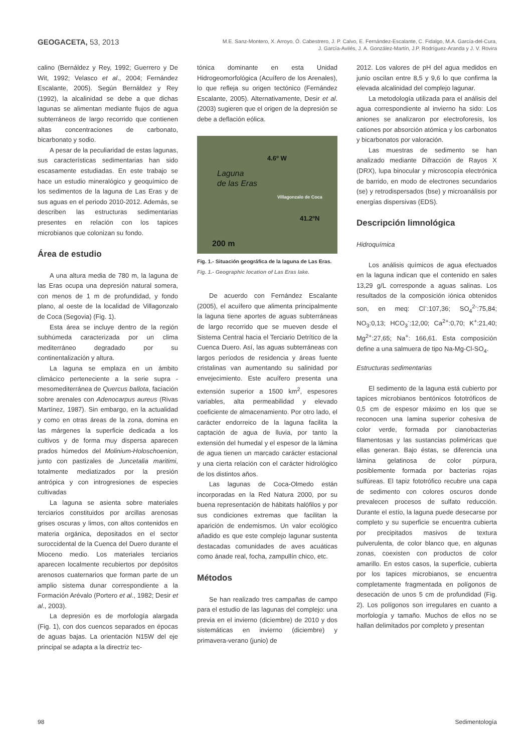GEOGACETA, 53, 2013
M.E. Sanz-Montero, X. Arroyo, Ó. Cabestrero, J. P. Calvo, E. Fernández-Escalante, C. Fidalgo, M.A. García-del-Cura,
J. García-Avilés, J. A. González-Martín, J.P. Rodríguez-Aranda y J. V. Rovira
calino (Bernáldez y Rey, 1992; Guerrero y De Wit, 1992; Velasco et al., 2004; Fernández Escalante, 2005). Según Bernáldez y Rey (1992), la alcalinidad se debe a que dichas lagunas se alimentan mediante flujos de agua subterráneos de largo recorrido que contienen altas concentraciones de carbonato, bicarbonato y sodio.
A pesar de la peculiaridad de estas lagunas, sus características sedimentarias han sido escasamente estudiadas. En este trabajo se hace un estudio mineralógico y geoquímico de los sedimentos de la laguna de Las Eras y de sus aguas en el periodo 2010-2012. Además, se describen las estructuras sedimentarias presentes en relación con los tapices microbianos que colonizan su fondo.
Área de estudio
A una altura media de 780 m, la laguna de las Eras ocupa una depresión natural somera, con menos de 1 m de profundidad, y fondo plano, al oeste de la localidad de Villagonzalo de Coca (Segovia) (Fig. 1).
Esta área se incluye dentro de la región subhúmeda caracterizada por un clima mediterráneo degradado por su continentalización y altura.
La laguna se emplaza en un ámbito climácico perteneciente a la serie supra - mesomediterránea de Quercus ballota, faciación sobre arenales con Adenocarpus aureus (Rivas Martínez, 1987). Sin embargo, en la actualidad y como en otras áreas de la zona, domina en las márgenes la superficie dedicada a los cultivos y de forma muy dispersa aparecen prados húmedos del Molinium-Holoschoenion, junto con pastizales de Juncetalia maritimi, totalmente mediatizados por la presión antrópica y con introgresiones de especies cultivadas
La laguna se asienta sobre materiales terciarios constituidos por arcillas arenosas grises oscuras y limos, con altos contenidos en materia orgánica, depositados en el sector suroccidental de la Cuenca del Duero durante el Mioceno medio. Los materiales terciarios aparecen localmente recubiertos por depósitos arenosos cuaternarios que forman parte de un amplio sistema dunar correspondiente a la Formación Arévalo (Portero et al., 1982; Desir et al., 2003).
La depresión es de morfología alargada (Fig. 1), con dos cuencos separados en épocas de aguas bajas. La orientación N15W del eje principal se adapta a la directriz tec-
tónica dominante en esta Unidad Hidrogeomorfológica (Acuífero de los Arenales), lo que refleja su origen tectónico (Fernández Escalante, 2005). Alternativamente, Desir et al. (2003) sugieren que el origen de la depresión se debe a deflación eólica.
4.6º W
Laguna
de las Eras
Villagonzalo de Coca
41.2ºN
200 m
Fig. 1.- Situación geográfica de la laguna de Las Eras.
Fig. 1.- Geographic location of Las Eras lake.
De acuerdo con Fernández Escalante (2005), el acuífero que alimenta principalmente la laguna tiene aportes de aguas subterráneas de largo recorrido que se mueven desde el Sistema Central hacia el Terciario Detrítico de la Cuenca Duero. Así, las aguas subterráneas con largos períodos de residencia y áreas fuente cristalinas van aumentando su salinidad por envejecimiento. Este acuífero presenta una extensión superior a 1500 km<sup>2</sup>, espesores variables, alta permeabilidad y elevado coeficiente de almacenamiento. Por otro lado, el carácter endorreico de la laguna facilita la captación de agua de lluvia, por tanto la extensión del humedal y el espesor de la lámina de agua tienen un marcado carácter estacional y una cierta relación con el carácter hidrológico de los distintos años.
Las lagunas de Coca-Olmedo están incorporadas en la Red Natura 2000, por su buena representación de hábitats halófilos y por sus condiciones extremas que facilitan la aparición de endemismos. Un valor ecológico añadido es que este complejo lagunar sustenta destacadas comunidades de aves acuáticas como ánade real, focha, zampullín chico, etc.
Métodos
Se han realizado tres campañas de campo para el estudio de las lagunas del complejo: una previa en el invierno (diciembre) de 2010 y dos sistemáticas en invierno (diciembre) y primavera-verano (junio) de
2012. Los valores de pH del agua medidos en junio oscilan entre 8,5 y 9,6 lo que confirma la elevada alcalinidad del complejo lagunar.
La metodología utilizada para el análisis del agua correspondiente al invierno ha sido: Los aniones se analizaron por electroforesis, los cationes por absorción atómica y los carbonatos y bicarbonatos por valoración.
Las muestras de sedimento se han analizado mediante Difracción de Rayos X (DRX), lupa binocular y microscopía electrónica de barrido, en modo de electrones secundarios (se) y retrodispersados (bse) y microanálisis por energías dispersivas (EDS).
Descripción limnológica
Hidroquímica
Los análisis químicos de agua efectuados en la laguna indican que el contenido en sales 13,29 g/L corresponde a aguas salinas. Los resultados de la composición iónica obtenidos son, en meq: Cl<sup>-</sup>:107,36; SO<sub>4</sub><sup>2-</sup>:75,84; NO<sub>3</sub>:0,13; HCO<sub>3</sub><sup>-</sup>:12,00; Ca<sup>2+</sup>:0,70; K<sup>+</sup>:21,40; Mg<sup>2+</sup>:27,65; Na<sup>+</sup>: 166,61. Esta composición define a una salmuera de tipo Na-Mg-Cl-SO<sub>4</sub>.
Estructuras sedimentarias
El sedimento de la laguna está cubierto por tapices microbianos bentónicos fototróficos de 0,5 cm de espesor máximo en los que se reconocen una lamina superior cohesiva de color verde, formada por cianobacterias filamentosas y las sustancias poliméricas que ellas generan. Bajo éstas, se diferencia una lámina gelatinosa de color púrpura, posiblemente formada por bacterias rojas sulfúreas. El tapiz fototrófico recubre una capa de sedimento con colores oscuros donde prevalecen procesos de sulfato reducción. Durante el estío, la laguna puede desecarse por completo y su superficie se encuentra cubierta por precipitados masivos de textura pulverulenta, de color blanco que, en algunas zonas, coexisten con productos de color amarillo. En estos casos, la superficie, cubierta por los tapices microbianos, se encuentra completamente fragmentada en polígonos de desecación de unos 5 cm de profundidad (Fig. 2). Los polígonos son irregulares en cuanto a morfología y tamaño. Muchos de ellos no se hallan delimitados por completo y presentan
98 Sedimentología